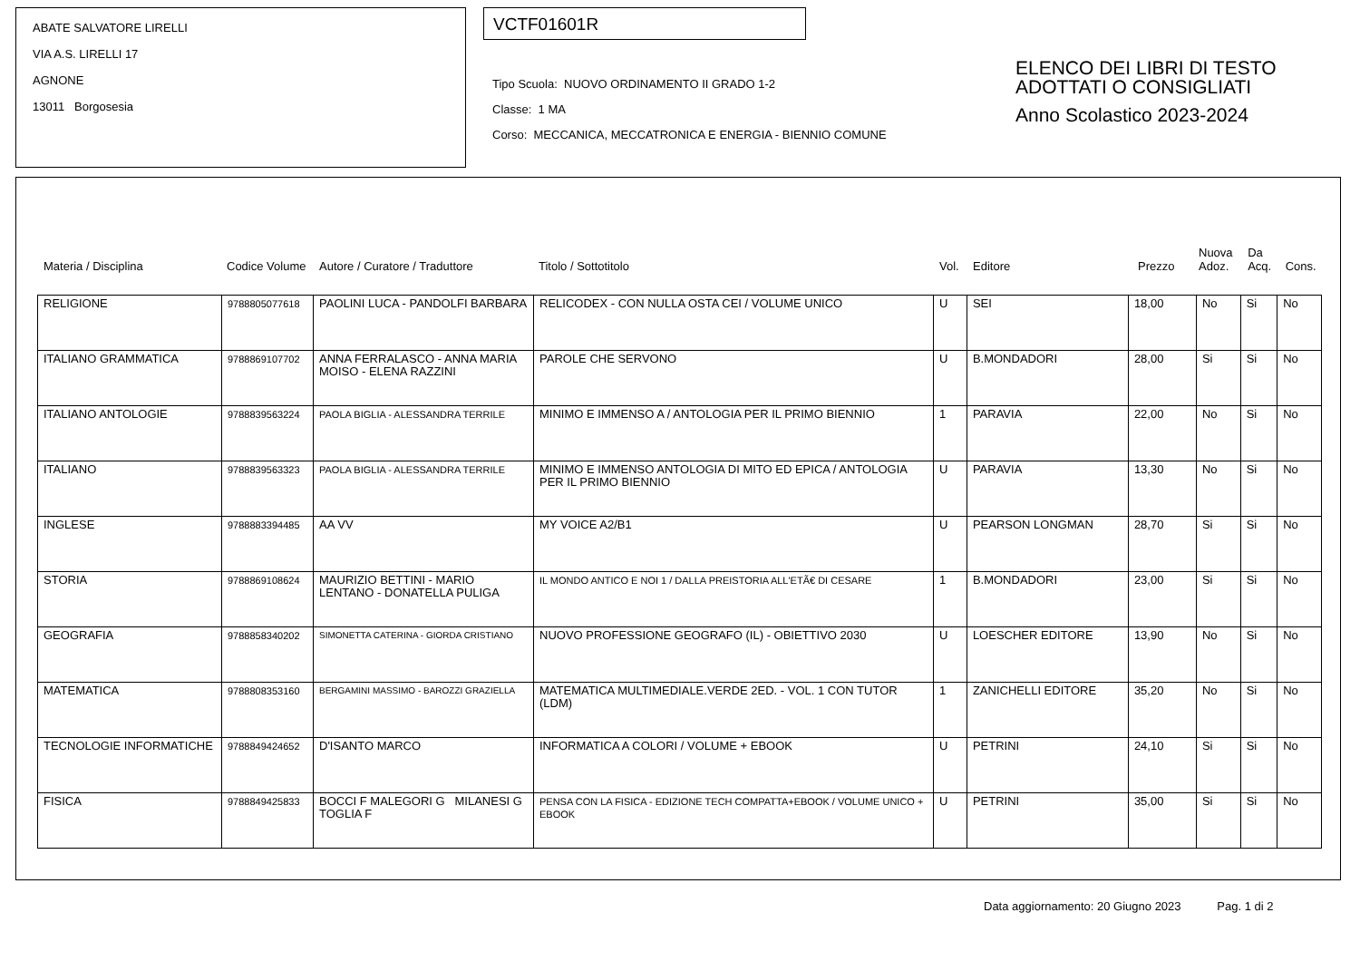ABATE SALVATORE LIRELLI
VIA A.S. LIRELLI 17
AGNONE
13011 Borgosesia
VCTF01601R
Tipo Scuola: NUOVO ORDINAMENTO II GRADO 1-2
Classe: 1 MA
Corso: MECCANICA, MECCATRONICA E ENERGIA - BIENNIO COMUNE
ELENCO DEI LIBRI DI TESTO
ADOTTATI O CONSIGLIATI
Anno Scolastico 2023-2024
| Materia / Disciplina | Codice Volume | Autore / Curatore / Traduttore | Titolo / Sottotitolo | Vol. | Editore | Prezzo | Nuova Adoz. | Da Acq. | Cons. |
| --- | --- | --- | --- | --- | --- | --- | --- | --- | --- |
| RELIGIONE | 9788805077618 | PAOLINI LUCA - PANDOLFI BARBARA | RELICODEX - CON NULLA OSTA CEI / VOLUME UNICO | U | SEI | 18,00 | No | Si | No |
| ITALIANO GRAMMATICA | 9788869107702 | ANNA FERRALASCO - ANNA MARIA MOISO - ELENA RAZZINI | PAROLE CHE SERVONO | U | B.MONDADORI | 28,00 | Si | Si | No |
| ITALIANO ANTOLOGIE | 9788839563224 | PAOLA BIGLIA - ALESSANDRA TERRILE | MINIMO E IMMENSO A / ANTOLOGIA PER IL PRIMO BIENNIO | 1 | PARAVIA | 22,00 | No | Si | No |
| ITALIANO | 9788839563323 | PAOLA BIGLIA - ALESSANDRA TERRILE | MINIMO E IMMENSO ANTOLOGIA DI MITO ED EPICA / ANTOLOGIA PER IL PRIMO BIENNIO | U | PARAVIA | 13,30 | No | Si | No |
| INGLESE | 9788883394485 | AA VV | MY VOICE A2/B1 | U | PEARSON LONGMAN | 28,70 | Si | Si | No |
| STORIA | 9788869108624 | MAURIZIO BETTINI - MARIO LENTANO - DONATELLA PULIGA | IL MONDO ANTICO E NOI 1 / DALLA PREISTORIA ALL'ETÃ€ DI CESARE | 1 | B.MONDADORI | 23,00 | Si | Si | No |
| GEOGRAFIA | 9788858340202 | SIMONETTA CATERINA - GIORDA CRISTIANO | NUOVO PROFESSIONE GEOGRAFO (IL) - OBIETTIVO 2030 | U | LOESCHER EDITORE | 13,90 | No | Si | No |
| MATEMATICA | 9788808353160 | BERGAMINI MASSIMO - BAROZZI GRAZIELLA | MATEMATICA MULTIMEDIALE.VERDE 2ED. - VOL. 1 CON TUTOR (LDM) | 1 | ZANICHELLI EDITORE | 35,20 | No | Si | No |
| TECNOLOGIE INFORMATICHE | 9788849424652 | D'ISANTO MARCO | INFORMATICA A COLORI / VOLUME + EBOOK | U | PETRINI | 24,10 | Si | Si | No |
| FISICA | 9788849425833 | BOCCI F MALEGORI G MILANESI G TOGLIA F | PENSA CON LA FISICA - EDIZIONE TECH COMPATTA+EBOOK / VOLUME UNICO + EBOOK | U | PETRINI | 35,00 | Si | Si | No |
Data aggiornamento: 20 Giugno 2023 Pag. 1 di 2